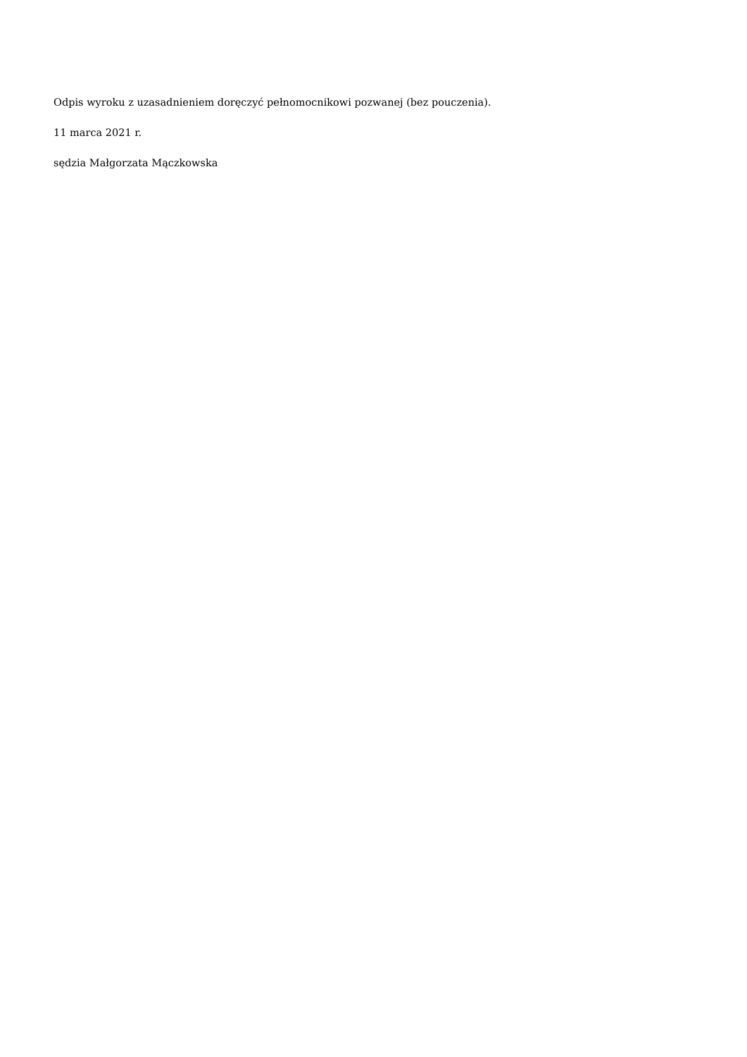Odpis wyroku z uzasadnieniem doręczyć pełnomocnikowi pozwanej (bez pouczenia).
11 marca 2021 r.
sędzia Małgorzata Mączkowska